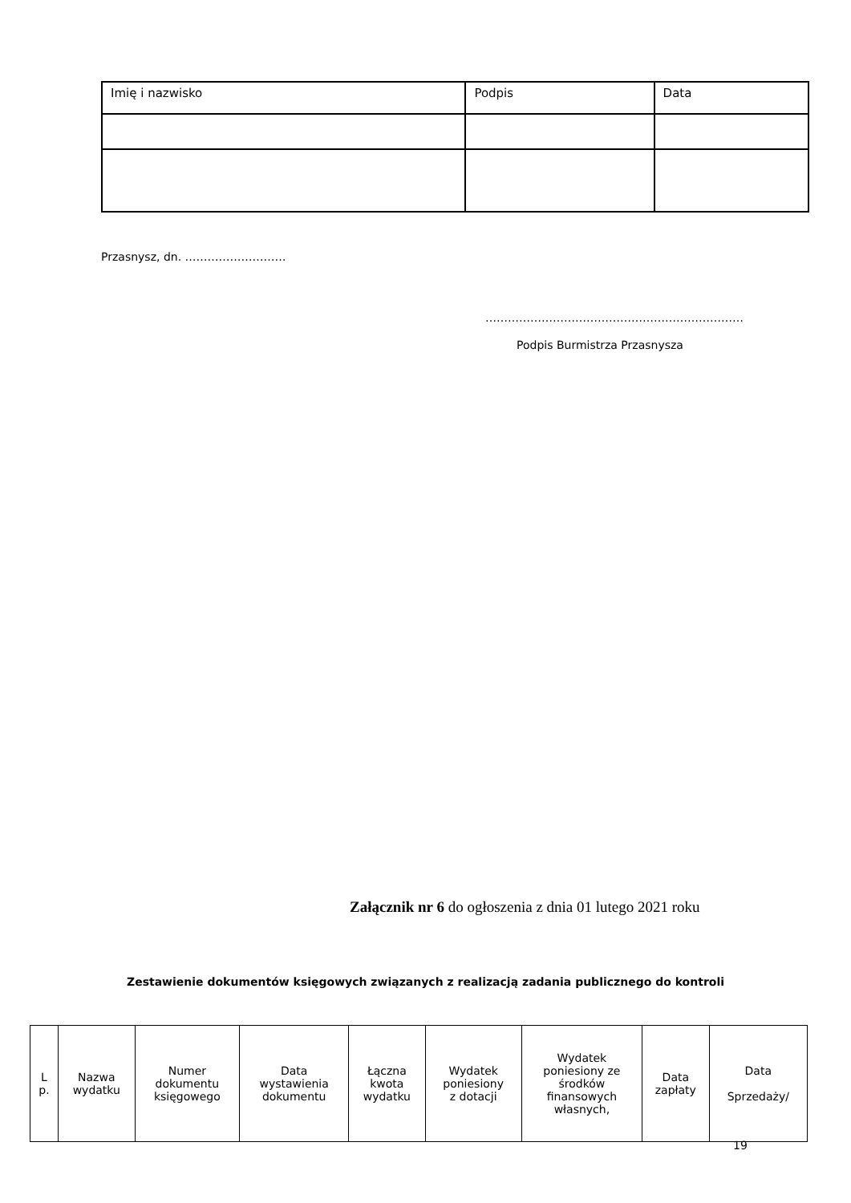| Imię i nazwisko | Podpis | Data |
Przasnysz, dn. ………………………
……………………………………………………………
Podpis Burmistrza Przasnysza
Załącznik nr 6 do ogłoszenia z dnia 01 lutego 2021 roku
Zestawienie dokumentów księgowych związanych z realizacją zadania publicznego do kontroli
| L p. | Nazwa wydatku | Numer dokumentu księgowego | Data wystawienia dokumentu | Łączna kwota wydatku | Wydatek poniesiony z dotacji | Wydatek poniesiony ze środków finansowych własnych, | Data zapłaty | Data Sprzedaży/ |
19